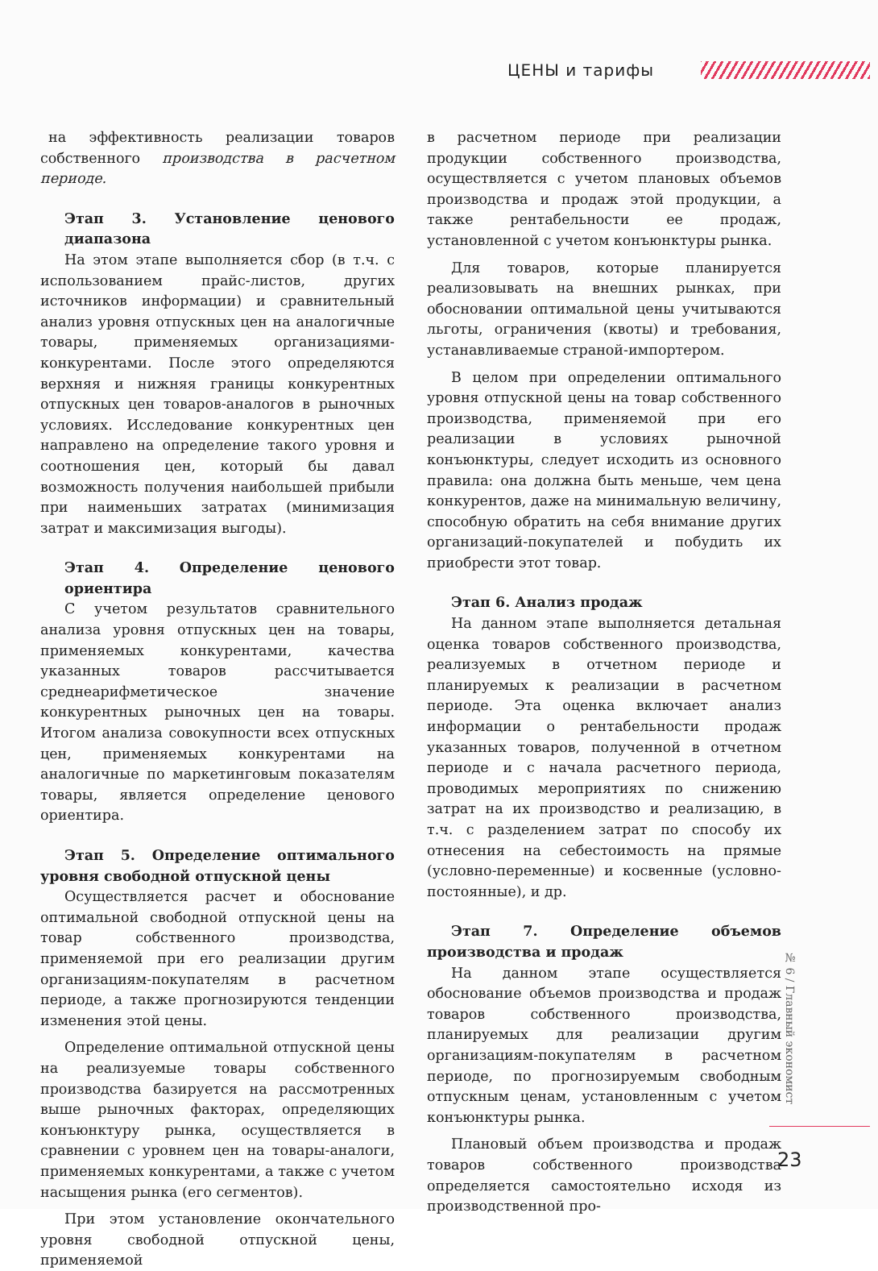ЦЕНЫ и тарифы
на эффективность реализации товаров собственного производства в расчетном периоде.
Этап 3. Установление ценового диапазона
На этом этапе выполняется сбор (в т.ч. с использованием прайс-листов, других источников информации) и сравнительный анализ уровня отпускных цен на аналогичные товары, применяемых организациями-конкурентами. После этого определяются верхняя и нижняя границы конкурентных отпускных цен товаров-аналогов в рыночных условиях. Исследование конкурентных цен направлено на определение такого уровня и соотношения цен, который бы давал возможность получения наибольшей прибыли при наименьших затратах (минимизация затрат и максимизация выгоды).
Этап 4. Определение ценового ориентира
С учетом результатов сравнительного анализа уровня отпускных цен на товары, применяемых конкурентами, качества указанных товаров рассчитывается среднеарифметическое значение конкурентных рыночных цен на товары. Итогом анализа совокупности всех отпускных цен, применяемых конкурентами на аналогичные по маркетинговым показателям товары, является определение ценового ориентира.
Этап 5. Определение оптимального уровня свободной отпускной цены
Осуществляется расчет и обоснование оптимальной свободной отпускной цены на товар собственного производства, применяемой при его реализации другим организациям-покупателям в расчетном периоде, а также прогнозируются тенденции изменения этой цены.
Определение оптимальной отпускной цены на реализуемые товары собственного производства базируется на рассмотренных выше рыночных факторах, определяющих конъюнктуру рынка, осуществляется в сравнении с уровнем цен на товары-аналоги, применяемых конкурентами, а также с учетом насыщения рынка (его сегментов).
При этом установление окончательного уровня свободной отпускной цены, применяемой
в расчетном периоде при реализации продукции собственного производства, осуществляется с учетом плановых объемов производства и продаж этой продукции, а также рентабельности ее продаж, установленной с учетом конъюнктуры рынка.
Для товаров, которые планируется реализовывать на внешних рынках, при обосновании оптимальной цены учитываются льготы, ограничения (квоты) и требования, устанавливаемые страной-импортером.
В целом при определении оптимального уровня отпускной цены на товар собственного производства, применяемой при его реализации в условиях рыночной конъюнктуры, следует исходить из основного правила: она должна быть меньше, чем цена конкурентов, даже на минимальную величину, способную обратить на себя внимание других организаций-покупателей и побудить их приобрести этот товар.
Этап 6. Анализ продаж
На данном этапе выполняется детальная оценка товаров собственного производства, реализуемых в отчетном периоде и планируемых к реализации в расчетном периоде. Эта оценка включает анализ информации о рентабельности продаж указанных товаров, полученной в отчетном периоде и с начала расчетного периода, проводимых мероприятиях по снижению затрат на их производство и реализацию, в т.ч. с разделением затрат по способу их отнесения на себестоимость на прямые (условно-переменные) и косвенные (условно-постоянные), и др.
Этап 7. Определение объемов производства и продаж
На данном этапе осуществляется обоснование объемов производства и продаж товаров собственного производства, планируемых для реализации другим организациям-покупателям в расчетном периоде, по прогнозируемым свободным отпускным ценам, установленным с учетом конъюнктуры рынка.
Плановый объем производства и продаж товаров собственного производства определяется самостоятельно исходя из производственной про-
№ 6 / Главный экономист
23